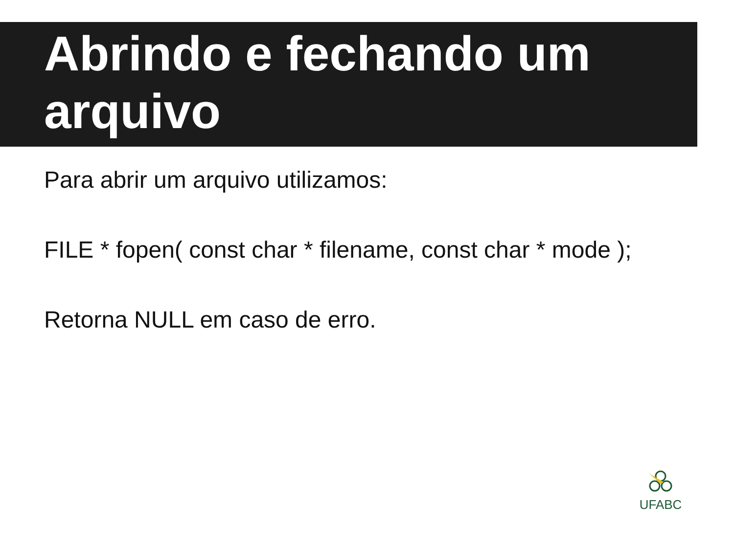Abrindo e fechando um arquivo
Para abrir um arquivo utilizamos:
FILE * fopen( const char * filename, const char * mode );
Retorna NULL em caso de erro.
UFABC